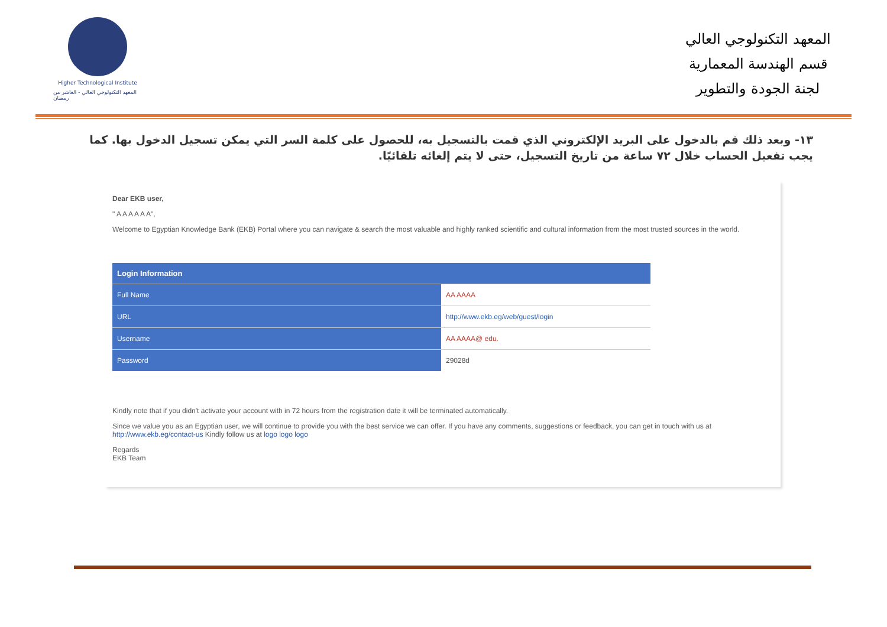Higher Technological Institute
المعهد التكنولوجي العالي - العاشر من رمضان
المعهد التكنولوجي العالي
قسم الهندسة المعمارية
لجنة الجودة والتطوير
١٣- وبعد ذلك قم بالدخول على البريد الإلكتروني الذي قمت بالتسجيل به، للحصول على كلمة السر التي يمكن تسجيل الدخول بها. كما يجب تفعيل الحساب خلال ٧٢ ساعة من تاريخ التسجيل، حتى لا يتم إلغائه تلقائيًا.
Dear EKB user,
" A A A A A A",
Welcome to Egyptian Knowledge Bank (EKB) Portal where you can navigate & search the most valuable and highly ranked scientific and cultural information from the most trusted sources in the world.
| Login Information | |
| --- | --- |
| Full Name | AA AAAA |
| URL | http://www.ekb.eg/web/guest/login |
| Username | AA AAAA@ edu. |
| Password | 29028d |
Kindly note that if you didn't activate your account with in 72 hours from the registration date it will be terminated automatically.
Since we value you as an Egyptian user, we will continue to provide you with the best service we can offer. If you have any comments, suggestions or feedback, you can get in touch with us at http://www.ekb.eg/contact-us Kindly follow us at logo logo logo
Regards
EKB Team